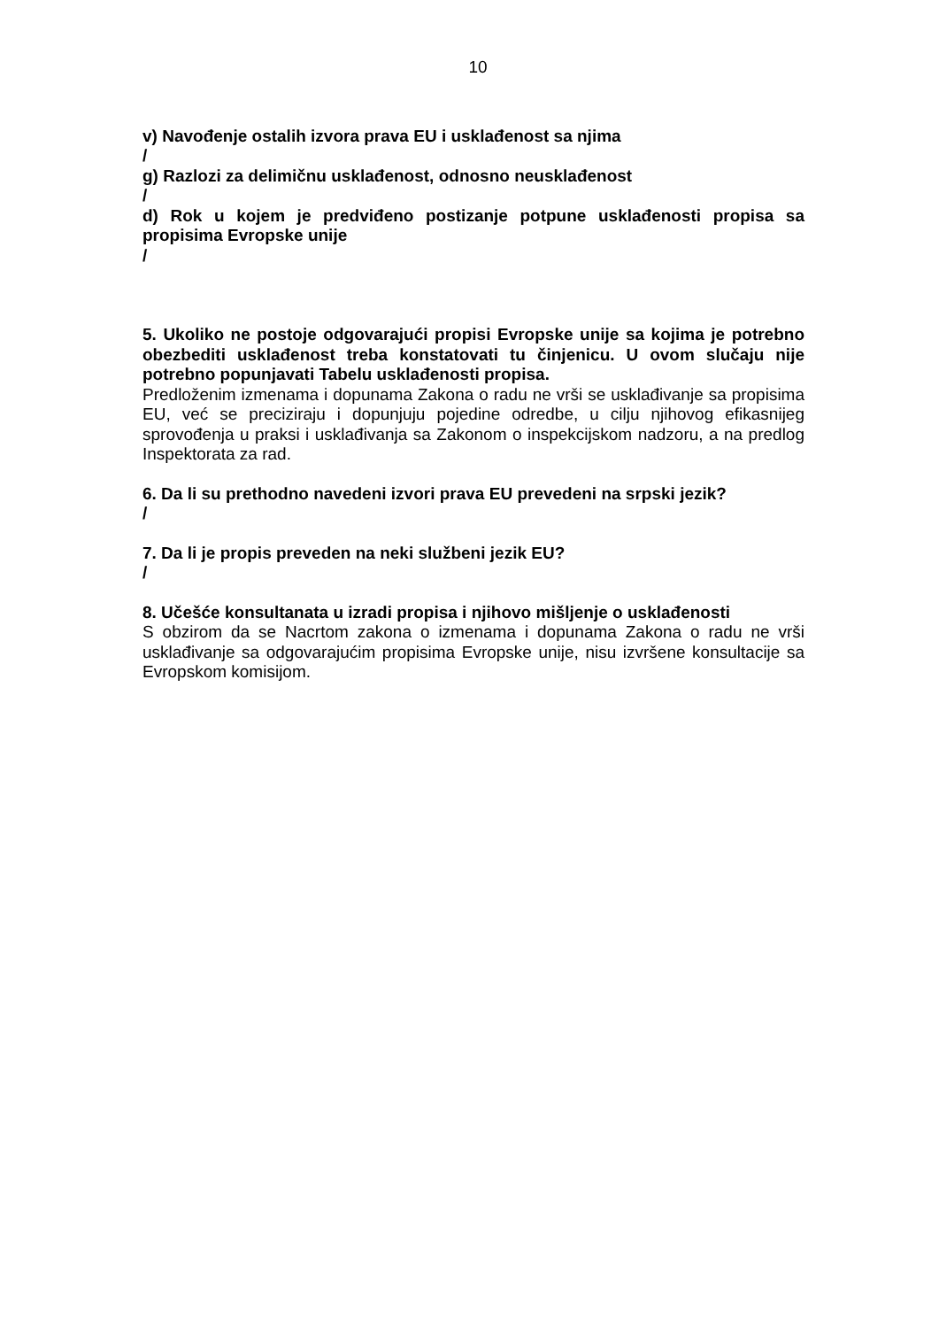10
v) Navođenje ostalih izvora prava EU i usklađenost sa njima
/
g) Razlozi za delimičnu usklađenost, odnosno neusklađenost
/
d) Rok u kojem je predviđeno postizanje potpune usklađenosti propisa sa propisima Evropske unije
/
5. Ukoliko ne postoje odgovarajući propisi Evropske unije sa kojima je potrebno obezbediti usklađenost treba konstatovati tu činjenicu. U ovom slučaju nije potrebno popunjavati Tabelu usklađenosti propisa.
Predloženim izmenama i dopunama Zakona o radu ne vrši se usklađivanje sa propisima EU, već se preciziraju i dopunjuju pojedine odredbe, u cilju njihovog efikasnijeg sprovođenja u praksi i usklađivanja sa Zakonom o inspekcijskom nadzoru, a na predlog Inspektorata za rad.
6. Da li su prethodno navedeni izvori prava EU prevedeni na srpski jezik?
/
7. Da li je propis preveden na neki službeni jezik EU?
/
8. Učešće konsultanata u izradi propisa i njihovo mišljenje o usklađenosti
S obzirom da se Nacrtom zakona o izmenama i dopunama Zakona o radu ne vrši usklađivanje sa odgovarajućim propisima Evropske unije, nisu izvršene konsultacije sa Evropskom komisijom.